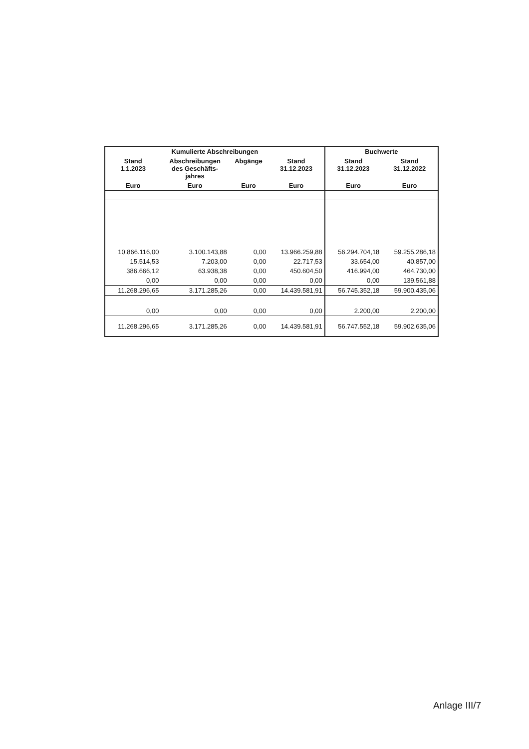| Kumulierte Abschreibungen | | | | Buchwerte | |
| --- | --- | --- | --- | --- | --- |
| Stand 1.1.2023 | Abschreibungen des Geschäfts- jahres | Abgänge | Stand 31.12.2023 | Stand 31.12.2023 | Stand 31.12.2022 |
| Euro | Euro | Euro | Euro | Euro | Euro |
| 10.866.116,00 | 3.100.143,88 | 0,00 | 13.966.259,88 | 56.294.704,18 | 59.255.286,18 |
| 15.514,53 | 7.203,00 | 0,00 | 22.717,53 | 33.654,00 | 40.857,00 |
| 386.666,12 | 63.938,38 | 0,00 | 450.604,50 | 416.994,00 | 464.730,00 |
| 0,00 | 0,00 | 0,00 | 0,00 | 0,00 | 139.561,88 |
| 11.268.296,65 | 3.171.285,26 | 0,00 | 14.439.581,91 | 56.745.352,18 | 59.900.435,06 |
| 0,00 | 0,00 | 0,00 | 0,00 | 2.200,00 | 2.200,00 |
| 11.268.296,65 | 3.171.285,26 | 0,00 | 14.439.581,91 | 56.747.552,18 | 59.902.635,06 |
Anlage III/7